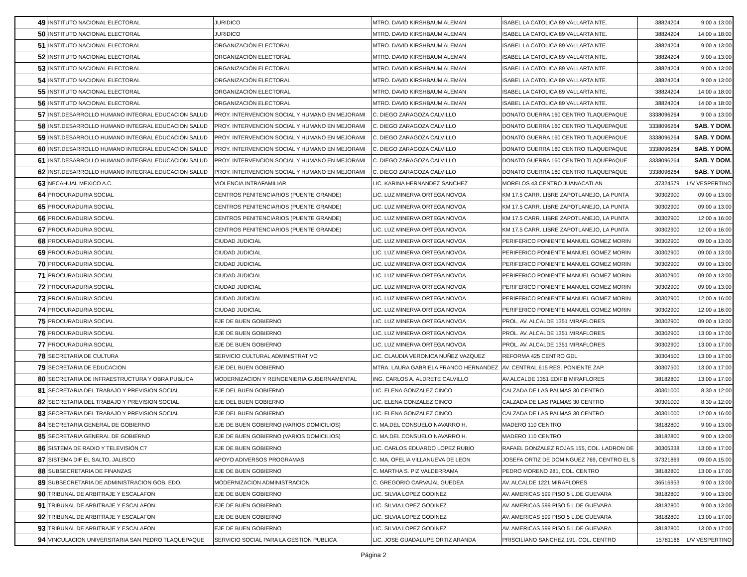| 49 | INSTITUTO NACIONAL ELECTORAL | JURIDICO | MTRO. DAVID KIRSHBAUM ALEMAN | ISABEL LA CATOLICA 89 VALLARTA NTE. | 38824204 | 9:00 a 13:00 |
| 50 | INSTITUTO NACIONAL ELECTORAL | JURIDICO | MTRO. DAVID KIRSHBAUM ALEMAN | ISABEL LA CATOLICA 89 VALLARTA NTE. | 38824204 | 14:00 a 18:00 |
| 51 | INSTITUTO NACIONAL ELECTORAL | ORGANIZACIÓN ELECTORAL | MTRO. DAVID KIRSHBAUM ALEMAN | ISABEL LA CATOLICA 89 VALLARTA NTE. | 38824204 | 9:00 a 13:00 |
| 52 | INSTITUTO NACIONAL ELECTORAL | ORGANIZACIÓN ELECTORAL | MTRO. DAVID KIRSHBAUM ALEMAN | ISABEL LA CATOLICA 89 VALLARTA NTE. | 38824204 | 9:00 a 13:00 |
| 53 | INSTITUTO NACIONAL ELECTORAL | ORGANIZACIÓN ELECTORAL | MTRO. DAVID KIRSHBAUM ALEMAN | ISABEL LA CATOLICA 89 VALLARTA NTE. | 38824204 | 9:00 a 13:00 |
| 54 | INSTITUTO NACIONAL ELECTORAL | ORGANIZACIÓN ELECTORAL | MTRO. DAVID KIRSHBAUM ALEMAN | ISABEL LA CATOLICA 89 VALLARTA NTE. | 38824204 | 9:00 a 13:00 |
| 55 | INSTITUTO NACIONAL ELECTORAL | ORGANIZACIÓN ELECTORAL | MTRO. DAVID KIRSHBAUM ALEMAN | ISABEL LA CATOLICA 89 VALLARTA NTE. | 38824204 | 14:00 a 18:00 |
| 56 | INSTITUTO NACIONAL ELECTORAL | ORGANIZACIÓN ELECTORAL | MTRO. DAVID KIRSHBAUM ALEMAN | ISABEL LA CATOLICA 89 VALLARTA NTE. | 38824204 | 14:00 a 18:00 |
| 57 | INST.DESARROLLO HUMANO INTEGRAL EDUCACION SALUD | PROY. INTERVENCION SOCIAL Y HUMANO EN MEJORAMI | C. DIEGO ZARAGOZA CALVILLO | DONATO GUERRA 160 CENTRO TLAQUEPAQUE | 3338096264 | 9:00 a 13:00 |
| 58 | INST.DESARROLLO HUMANO INTEGRAL EDUCACION SALUD | PROY. INTERVENCION SOCIAL Y HUMANO EN MEJORAMI | C. DIEGO ZARAGOZA CALVILLO | DONATO GUERRA 160 CENTRO TLAQUEPAQUE | 3338096264 | SAB. Y DOM. |
| 59 | INST.DESARROLLO HUMANO INTEGRAL EDUCACION SALUD | PROY. INTERVENCION SOCIAL Y HUMANO EN MEJORAMI | C. DIEGO ZARAGOZA CALVILLO | DONATO GUERRA 160 CENTRO TLAQUEPAQUE | 3338096264 | SAB. Y DOM. |
| 60 | INST.DESARROLLO HUMANO INTEGRAL EDUCACION SALUD | PROY. INTERVENCION SOCIAL Y HUMANO EN MEJORAMI | C. DIEGO ZARAGOZA CALVILLO | DONATO GUERRA 160 CENTRO TLAQUEPAQUE | 3338096264 | SAB. Y DOM. |
| 61 | INST.DESARROLLO HUMANO INTEGRAL EDUCACION SALUD | PROY. INTERVENCION SOCIAL Y HUMANO EN MEJORAMI | C. DIEGO ZARAGOZA CALVILLO | DONATO GUERRA 160 CENTRO TLAQUEPAQUE | 3338096264 | SAB. Y DOM. |
| 62 | INST.DESARROLLO HUMANO INTEGRAL EDUCACION SALUD | PROY. INTERVENCION SOCIAL Y HUMANO EN MEJORAMI | C. DIEGO ZARAGOZA CALVILLO | DONATO GUERRA 160 CENTRO TLAQUEPAQUE | 3338096264 | SAB. Y DOM. |
| 63 | NECAHUAL MEXICO A.C. | VIOLENCIA INTRAFAMILIAR | LIC. KARINA HERNANDEZ SANCHEZ | MORELOS 43 CENTRO JUANACATLAN | 37324579 | L/V VESPERTINO |
| 64 | PROCURADURIA SOCIAL | CENTROS PENITENCIARIOS (PUENTE GRANDE) | LIC. LUZ MINERVA ORTEGA NOVOA | KM 17.5 CARR. LIBRE ZAPOTLANEJO, LA PUNTA | 30302900 | 09:00 a 13:00 |
| 65 | PROCURADURIA SOCIAL | CENTROS PENITENCIARIOS (PUENTE GRANDE) | LIC. LUZ MINERVA ORTEGA NOVOA | KM 17.5 CARR. LIBRE ZAPOTLANEJO, LA PUNTA | 30302900 | 09:00 a 13:00 |
| 66 | PROCURADURIA SOCIAL | CENTROS PENITENCIARIOS (PUENTE GRANDE) | LIC. LUZ MINERVA ORTEGA NOVOA | KM 17.5 CARR. LIBRE ZAPOTLANEJO, LA PUNTA | 30302900 | 12:00 a 16:00 |
| 67 | PROCURADURIA SOCIAL | CENTROS PENITENCIARIOS (PUENTE GRANDE) | LIC. LUZ MINERVA ORTEGA NOVOA | KM 17.5 CARR. LIBRE ZAPOTLANEJO, LA PUNTA | 30302900 | 12:00 a 16:00 |
| 68 | PROCURADURIA SOCIAL | CIUDAD JUDICIAL | LIC. LUZ MINERVA ORTEGA NOVOA | PERIFERICO PONIENTE MANUEL GOMEZ MORIN | 30302900 | 09:00 a 13:00 |
| 69 | PROCURADURIA SOCIAL | CIUDAD JUDICIAL | LIC. LUZ MINERVA ORTEGA NOVOA | PERIFERICO PONIENTE MANUEL GOMEZ MORIN | 30302900 | 09:00 a 13:00 |
| 70 | PROCURADURIA SOCIAL | CIUDAD JUDICIAL | LIC. LUZ MINERVA ORTEGA NOVOA | PERIFERICO PONIENTE MANUEL GOMEZ MORIN | 30302900 | 09:00 a 13:00 |
| 71 | PROCURADURIA SOCIAL | CIUDAD JUDICIAL | LIC. LUZ MINERVA ORTEGA NOVOA | PERIFERICO PONIENTE MANUEL GOMEZ MORIN | 30302900 | 09:00 a 13:00 |
| 72 | PROCURADURIA SOCIAL | CIUDAD JUDICIAL | LIC. LUZ MINERVA ORTEGA NOVOA | PERIFERICO PONIENTE MANUEL GOMEZ MORIN | 30302900 | 09:00 a 13:00 |
| 73 | PROCURADURIA SOCIAL | CIUDAD JUDICIAL | LIC. LUZ MINERVA ORTEGA NOVOA | PERIFERICO PONIENTE MANUEL GOMEZ MORIN | 30302900 | 12:00 a 16:00 |
| 74 | PROCURADURIA SOCIAL | CIUDAD JUDICIAL | LIC. LUZ MINERVA ORTEGA NOVOA | PERIFERICO PONIENTE MANUEL GOMEZ MORIN | 30302900 | 12:00 a 16:00 |
| 75 | PROCURADURIA SOCIAL | EJE DE BUEN GOBIERNO | LIC. LUZ MINERVA ORTEGA NOVOA | PROL. AV. ALCALDE 1351 MIRAFLORES | 30302900 | 09:00 a 13:00 |
| 76 | PROCURADURIA SOCIAL | EJE DE BUEN GOBIERNO | LIC. LUZ MINERVA ORTEGA NOVOA | PROL. AV. ALCALDE 1351 MIRAFLORES | 30302900 | 13:00 a 17:00 |
| 77 | PROCURADURIA SOCIAL | EJE DE BUEN GOBIERNO | LIC. LUZ MINERVA ORTEGA NOVOA | PROL. AV. ALCALDE 1351 MIRAFLORES | 30302900 | 13:00 a 17:00 |
| 78 | SECRETARIA DE CULTURA | SERVICIO CULTURAL ADMINISTRATIVO | LIC. CLAUDIA VERONICA NUÑEZ VAZQUEZ | REFORMA 425 CENTRO GDL | 30304500 | 13:00 a 17:00 |
| 79 | SECRETARIA DE EDUCACION | EJE DEL BUEN GOBIERNO | MTRA. LAURA GABRIELA FRANCO HERNANDEZ | AV. CENTRAL 615 RES. PONIENTE ZAP. | 30307500 | 13:00 a 17:00 |
| 80 | SECRETARIA DE INFRAESTRUCTURA Y OBRA PUBLICA | MODERNIZACION Y REINGENIERIA GUBERNAMENTAL | ING. CARLOS A. ALDRETE CALVILLO | AV.ALCALDE 1351 EDIF.B MIRAFLORES | 38182800 | 13:00 a 17:00 |
| 81 | SECRETARIA DEL TRABAJO Y PREVISION SOCIAL | EJE DEL BUEN GOBIERNO | LIC. ELENA GONZALEZ CINCO | CALZADA DE LAS PALMAS 30 CENTRO | 30301000 | 8:30 a 12:00 |
| 82 | SECRETARIA DEL TRABAJO Y PREVISION SOCIAL | EJE DEL BUEN GOBIERNO | LIC. ELENA GONZALEZ CINCO | CALZADA DE LAS PALMAS 30 CENTRO | 30301000 | 8:30 a 12:00 |
| 83 | SECRETARIA DEL TRABAJO Y PREVISION SOCIAL | EJE DEL BUEN GOBIERNO | LIC. ELENA GONZALEZ CINCO | CALZADA DE LAS PALMAS 30 CENTRO | 30301000 | 12:00 a 16:00 |
| 84 | SECRETARIA GENERAL DE GOBIERNO | EJE DE BUEN GOBIERNO (VARIOS DOMICILIOS) | C. MA.DEL CONSUELO NAVARRO H. | MADERO 110 CENTRO | 38182800 | 9:00 a 13:00 |
| 85 | SECRETARIA GENERAL DE GOBIERNO | EJE DE BUEN GOBIERNO (VARIOS DOMICILIOS) | C. MA.DEL CONSUELO NAVARRO H. | MADERO 110 CENTRO | 38182800 | 9:00 a 13:00 |
| 86 | SISTEMA DE RADIO Y TELEVISIÓN C7 | EJE DE BUEN GOBIERNO | LIC. CARLOS EDUARDO LOPEZ RUBIO | RAFAEL GONZALEZ ROJAS 155, COL. LADRON DE | 30305338 | 13:00 a 17:00 |
| 87 | SISTEMA DIF EL SALTO, JALISCO | APOYO ADIVERSOS PROGRAMAS | C. MA. OFELIA VILLANUEVA DE LEON | JOSEFA ORTIZ DE DOMINGUEZ 769, CENTRO EL S | 37321869 | 09:00 A 15:00 |
| 88 | SUBSECRETARIA DE FINANZAS | EJE DE BUEN GOBIERNO | C. MARTHA S. PIZ VALDERRAMA | PEDRO MORENO 281, COL. CENTRO | 38182800 | 13:00 a 17:00 |
| 89 | SUBSECRETARIA DE ADMINISTRACION GOB. EDO. | MODERNIZACION ADMINISTRACION | C. GREGORIO CARVAJAL GUEDEA | AV. ALCALDE 1221 MIRAFLORES | 36516953 | 9:00 a 13:00 |
| 90 | TRIBUNAL DE ARBITRAJE Y ESCALAFON | EJE DE BUEN GOBIERNO | LIC. SILVIA LOPEZ GODINEZ | AV. AMERICAS 599 PISO 5 L.DE GUEVARA | 38182800 | 9:00 a 13:00 |
| 91 | TRIBUNAL DE ARBITRAJE Y ESCALAFON | EJE DE BUEN GOBIERNO | LIC. SILVIA LOPEZ GODINEZ | AV. AMERICAS 599 PISO 5 L.DE GUEVARA | 38182800 | 9:00 a 13:00 |
| 92 | TRIBUNAL DE ARBITRAJE Y ESCALAFON | EJE DE BUEN GOBIERNO | LIC. SILVIA LOPEZ GODINEZ | AV. AMERICAS 599 PISO 5 L.DE GUEVARA | 38182800 | 13:00 a 17:00 |
| 93 | TRIBUNAL DE ARBITRAJE Y ESCALAFON | EJE DE BUEN GOBIERNO | LIC. SILVIA LOPEZ GODINEZ | AV. AMERICAS 599 PISO 5 L.DE GUEVARA | 38182800 | 13:00 a 17:00 |
| 94 | VINCULACION UNIVERSITARIA SAN PEDRO TLAQUEPAQUE | SERVICIO SOCIAL PARA LA GESTION PUBLICA | LIC. JOSE GUADALUPE ORTIZ ARANDA | PRISCILIANO SANCHEZ 191, COL. CENTRO | 15781166 | L/V VESPERTINO |
Página 2